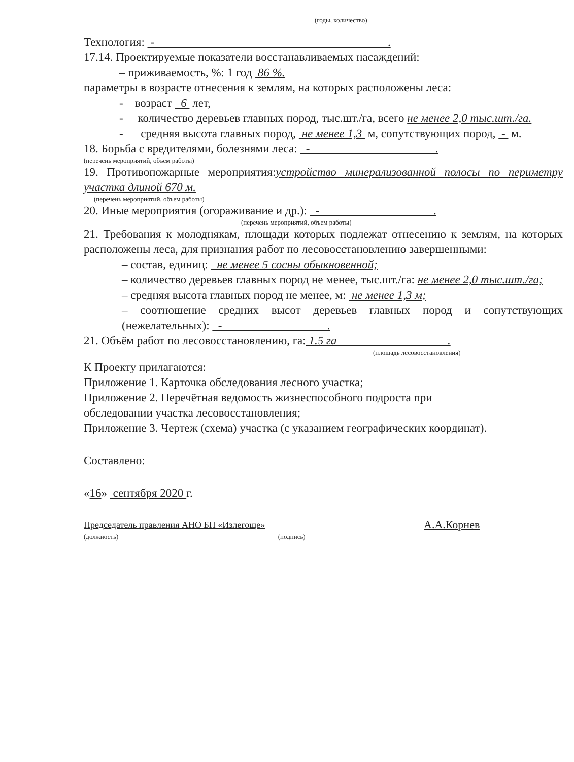(годы, количество)
Технология: - .
17.14. Проектируемые показатели восстанавливаемых насаждений:
– приживаемость, %: 1 год 86 %.
параметры в возрасте отнесения к землям, на которых расположены леса:
- возраст 6 лет,
- количество деревьев главных пород, тыс.шт./га, всего не менее 2,0 тыс.шт./га.
- средняя высота главных пород, не менее 1,3 м, сопутствующих пород, - м.
18. Борьба с вредителями, болезнями леса: - .
(перечень мероприятий, объем работы)
19. Противопожарные мероприятия:устройство минерализованной полосы по периметру участка длиной 670 м.
(перечень мероприятий, объем работы)
20. Иные мероприятия (огораживание и др.): - .
(перечень мероприятий, объем работы)
21. Требования к молоднякам, площади которых подлежат отнесению к землям, на которых расположены леса, для признания работ по лесовосстановлению завершенными:
– состав, единиц: не менее 5 сосны обыкновенной;
– количество деревьев главных пород не менее, тыс.шт./га: не менее 2,0 тыс.шт./га;
– средняя высота главных пород не менее, м: не менее 1,3 м;
– соотношение средних высот деревьев главных пород и сопутствующих (нежелательных): - .
21. Объём работ по лесовосстановлению, га: 1.5 га .
(площадь лесовосстановления)
К Проекту прилагаются:
Приложение 1. Карточка обследования лесного участка;
Приложение 2. Перечётная ведомость жизнеспособного подроста при обследовании участка лесовосстановления;
Приложение 3. Чертеж (схема) участка (с указанием географических координат).
Составлено:
«16» сентября 2020 г.
Председатель правления АНО БП «Излегоще»
(должность) (подпись)
А.А.Корнев